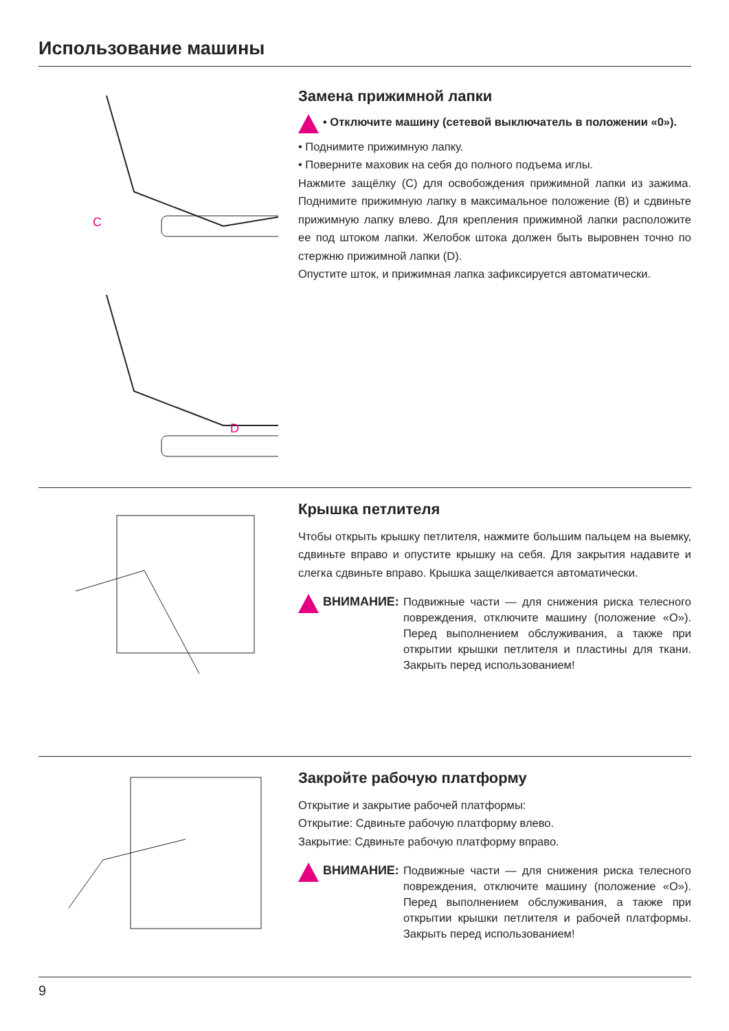Использование машины
C
D
Замена прижимной лапки
• Отключите машину (сетевой выключатель в положении «0»).
• Поднимите прижимную лапку.
• Поверните маховик на себя до полного подъема иглы.
Нажмите защёлку (С) для освобождения прижимной лапки из зажима. Поднимите прижимную лапку в максимальное положение (В) и сдвиньте прижимную лапку влево. Для крепления прижимной лапки расположите ее под штоком лапки. Желобок штока должен быть выровнен точно по стержню прижимной лапки (D).
Опустите шток, и прижимная лапка зафиксируется автоматически.
Крышка петлителя
Чтобы открыть крышку петлителя, нажмите большим пальцем на выемку, сдвиньте вправо и опустите крышку на себя. Для закрытия надавите и слегка сдвиньте вправо. Крышка защелкивается автоматически.
ВНИМАНИЕ: Подвижные части — для снижения риска телесного повреждения, отключите машину (положение «О»). Перед выполнением обслуживания, а также при открытии крышки петлителя и пластины для ткани. Закрыть перед использованием!
Закройте рабочую платформу
Открытие и закрытие рабочей платформы:
Открытие: Сдвиньте рабочую платформу влево.
Закрытие: Сдвиньте рабочую платформу вправо.
ВНИМАНИЕ: Подвижные части — для снижения риска телесного повреждения, отключите машину (положение «О»). Перед выполнением обслуживания, а также при открытии крышки петлителя и рабочей платформы. Закрыть перед использованием!
9